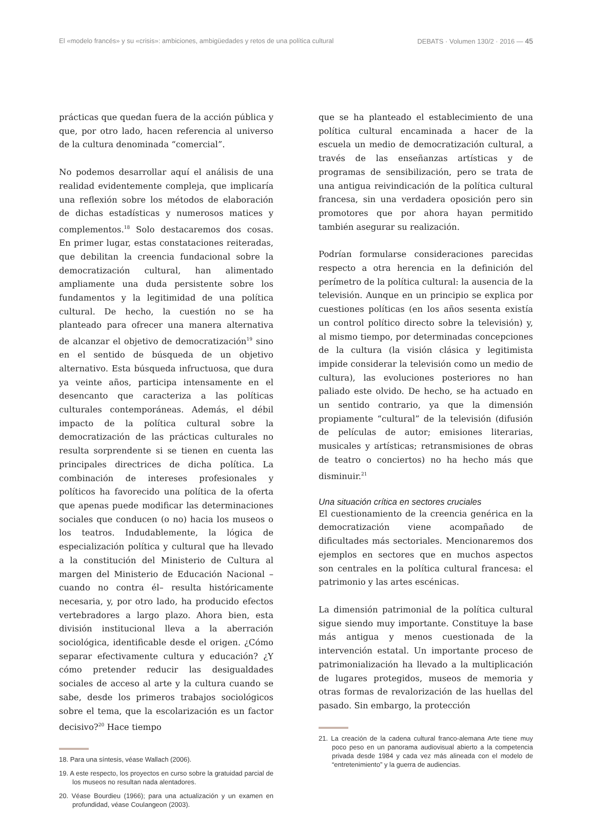El «modelo francés» y su «crisis»: ambiciones, ambigüedades y retos de una política cultural DEBATS · Volumen 130/2 · 2016 — 45
prácticas que quedan fuera de la acción pública y que, por otro lado, hacen referencia al universo de la cultura denominada “comercial”.
No podemos desarrollar aquí el análisis de una realidad evidentemente compleja, que implicaría una reflexión sobre los métodos de elaboración de dichas estadísticas y numerosos matices y complementos.<sup>18</sup> Solo destacaremos dos cosas. En primer lugar, estas constataciones reiteradas, que debilitan la creencia fundacional sobre la democratización cultural, han alimentado ampliamente una duda persistente sobre los fundamentos y la legitimidad de una política cultural. De hecho, la cuestión no se ha planteado para ofrecer una manera alternativa de alcanzar el objetivo de democratización<sup>19</sup> sino en el sentido de búsqueda de un objetivo alternativo. Esta búsqueda infructuosa, que dura ya veinte años, participa intensamente en el desencanto que caracteriza a las políticas culturales contemporáneas. Además, el débil impacto de la política cultural sobre la democratización de las prácticas culturales no resulta sorprendente si se tienen en cuenta las principales directrices de dicha política. La combinación de intereses profesionales y políticos ha favorecido una política de la oferta que apenas puede modificar las determinaciones sociales que conducen (o no) hacia los museos o los teatros. Indudablemente, la lógica de especialización política y cultural que ha llevado a la constitución del Ministerio de Cultura al margen del Ministerio de Educación Nacional –cuando no contra él– resulta históricamente necesaria, y, por otro lado, ha producido efectos vertebradores a largo plazo. Ahora bien, esta división institucional lleva a la aberración sociológica, identificable desde el origen. ¿Cómo separar efectivamente cultura y educación? ¿Y cómo pretender reducir las desigualdades sociales de acceso al arte y la cultura cuando se sabe, desde los primeros trabajos sociológicos sobre el tema, que la escolarización es un factor decisivo?<sup>20</sup> Hace tiempo
18. Para una síntesis, véase Wallach (2006).
19. A este respecto, los proyectos en curso sobre la gratuidad parcial de los museos no resultan nada alentadores.
20. Véase Bourdieu (1966); para una actualización y un examen en profundidad, véase Coulangeon (2003).
que se ha planteado el establecimiento de una política cultural encaminada a hacer de la escuela un medio de democratización cultural, a través de las enseñanzas artísticas y de programas de sensibilización, pero se trata de una antigua reivindicación de la política cultural francesa, sin una verdadera oposición pero sin promotores que por ahora hayan permitido también asegurar su realización.
Podrían formularse consideraciones parecidas respecto a otra herencia en la definición del perímetro de la política cultural: la ausencia de la televisión. Aunque en un principio se explica por cuestiones políticas (en los años sesenta existía un control político directo sobre la televisión) y, al mismo tiempo, por determinadas concepciones de la cultura (la visión clásica y legitimista impide considerar la televisión como un medio de cultura), las evoluciones posteriores no han paliado este olvido. De hecho, se ha actuado en un sentido contrario, ya que la dimensión propiamente “cultural” de la televisión (difusión de películas de autor; emisiones literarias, musicales y artísticas; retransmisiones de obras de teatro o conciertos) no ha hecho más que disminuir.<sup>21</sup>
Una situación crítica en sectores cruciales
El cuestionamiento de la creencia genérica en la democratización viene acompañado de dificultades más sectoriales. Mencionaremos dos ejemplos en sectores que en muchos aspectos son centrales en la política cultural francesa: el patrimonio y las artes escénicas.
La dimensión patrimonial de la política cultural sigue siendo muy importante. Constituye la base más antigua y menos cuestionada de la intervención estatal. Un importante proceso de patrimonialización ha llevado a la multiplicación de lugares protegidos, museos de memoria y otras formas de revalorización de las huellas del pasado. Sin embargo, la protección
21. La creación de la cadena cultural franco-alemana Arte tiene muy poco peso en un panorama audiovisual abierto a la competencia privada desde 1984 y cada vez más alineada con el modelo de “entretenimiento” y la guerra de audiencias.